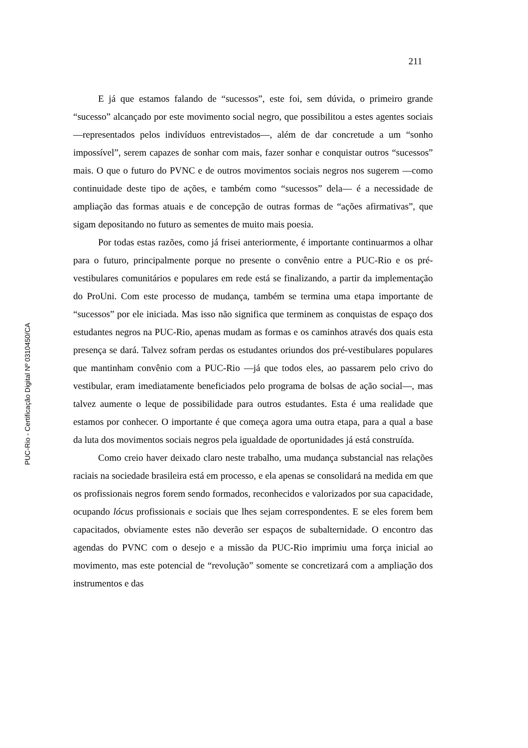211
E já que estamos falando de “sucessos”, este foi, sem dúvida, o primeiro grande “sucesso” alcançado por este movimento social negro, que possibilitou a estes agentes sociais —representados pelos indivíduos entrevistados—, além de dar concretude a um “sonho impossível”, serem capazes de sonhar com mais, fazer sonhar e conquistar outros “sucessos” mais. O que o futuro do PVNC e de outros movimentos sociais negros nos sugerem —como continuidade deste tipo de ações, e também como “sucessos” dela— é a necessidade de ampliação das formas atuais e de concepção de outras formas de “ações afirmativas”, que sigam depositando no futuro as sementes de muito mais poesia.
Por todas estas razões, como já frisei anteriormente, é importante continuarmos a olhar para o futuro, principalmente porque no presente o convênio entre a PUC-Rio e os pré-vestibulares comunitários e populares em rede está se finalizando, a partir da implementação do ProUni. Com este processo de mudança, também se termina uma etapa importante de “sucessos” por ele iniciada. Mas isso não significa que terminem as conquistas de espaço dos estudantes negros na PUC-Rio, apenas mudam as formas e os caminhos através dos quais esta presença se dará. Talvez sofram perdas os estudantes oriundos dos pré-vestibulares populares que mantinham convênio com a PUC-Rio —já que todos eles, ao passarem pelo crivo do vestibular, eram imediatamente beneficiados pelo programa de bolsas de ação social—, mas talvez aumente o leque de possibilidade para outros estudantes. Esta é uma realidade que estamos por conhecer. O importante é que começa agora uma outra etapa, para a qual a base da luta dos movimentos sociais negros pela igualdade de oportunidades já está construída.
Como creio haver deixado claro neste trabalho, uma mudança substancial nas relações raciais na sociedade brasileira está em processo, e ela apenas se consolidará na medida em que os profissionais negros forem sendo formados, reconhecidos e valorizados por sua capacidade, ocupando lócus profissionais e sociais que lhes sejam correspondentes. E se eles forem bem capacitados, obviamente estes não deverão ser espaços de subalternidade. O encontro das agendas do PVNC com o desejo e a missão da PUC-Rio imprimiu uma força inicial ao movimento, mas este potencial de “revolução” somente se concretizará com a ampliação dos instrumentos e das
PUC-Rio - Certificação Digital Nº 0310450/CA